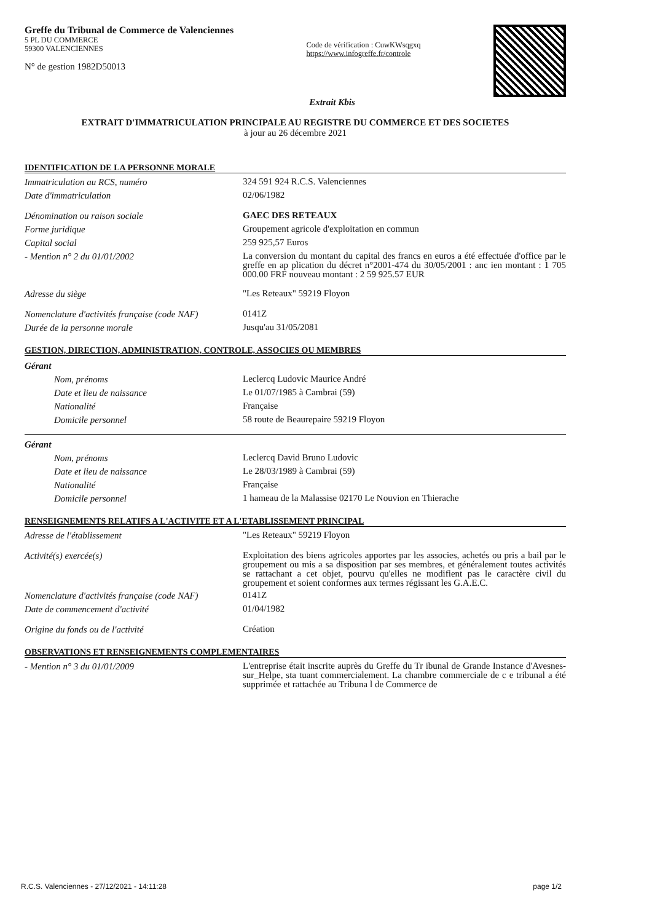Greffe du Tribunal de Commerce de Valenciennes
5 PL DU COMMERCE
59300 VALENCIENNES
N° de gestion 1982D50013
Code de vérification : CuwKWsqgxq
https://www.infogreffe.fr/controle
Extrait Kbis
EXTRAIT D'IMMATRICULATION PRINCIPALE AU REGISTRE DU COMMERCE ET DES SOCIETES
à jour au 26 décembre 2021
IDENTIFICATION DE LA PERSONNE MORALE
Immatriculation au RCS, numéro
324 591 924 R.C.S. Valenciennes
Date d'immatriculation
02/06/1982
Dénomination ou raison sociale
GAEC DES RETEAUX
Forme juridique
Groupement agricole d'exploitation en commun
Capital social
259 925,57 Euros
- Mention n° 2 du 01/01/2002
La conversion du montant du capital des francs en euros a été effectuée d'office par le greffe en ap plication du décret n°2001-474 du 30/05/2001 : anc ien montant : 1 705 000.00 FRF nouveau montant : 2 59 925.57 EUR
Adresse du siège
"Les Reteaux" 59219 Floyon
Nomenclature d'activités française (code NAF)
0141Z
Durée de la personne morale
Jusqu'au 31/05/2081
GESTION, DIRECTION, ADMINISTRATION, CONTROLE, ASSOCIES OU MEMBRES
Gérant
Nom, prénoms
Leclercq Ludovic Maurice André
Date et lieu de naissance
Le 01/07/1985 à Cambrai (59)
Nationalité
Française
Domicile personnel
58 route de Beaurepaire 59219 Floyon
Gérant
Nom, prénoms
Leclercq David Bruno Ludovic
Date et lieu de naissance
Le 28/03/1989 à Cambrai (59)
Nationalité
Française
Domicile personnel
1 hameau de la Malassise 02170 Le Nouvion en Thierache
RENSEIGNEMENTS RELATIFS A L'ACTIVITE ET A L'ETABLISSEMENT PRINCIPAL
Adresse de l'établissement
"Les Reteaux" 59219 Floyon
Activité(s) exercée(s)
Exploitation des biens agricoles apportes par les associes, achetés ou pris a bail par le groupement ou mis a sa disposition par ses membres, et généralement toutes activités se rattachant a cet objet, pourvu qu'elles ne modifient pas le caractère civil du groupement et soient conformes aux termes régissant les G.A.E.C.
Nomenclature d'activités française (code NAF)
0141Z
Date de commencement d'activité
01/04/1982
Origine du fonds ou de l'activité
Création
OBSERVATIONS ET RENSEIGNEMENTS COMPLEMENTAIRES
- Mention n° 3 du 01/01/2009
L'entreprise était inscrite auprès du Greffe du Tr ibunal de Grande Instance d'Avesnes-sur_Helpe, sta tuant commercialement. La chambre commerciale de c e tribunal a été supprimée et rattachée au Tribuna l de Commerce de
R.C.S. Valenciennes - 27/12/2021 - 14:11:28 page 1/2